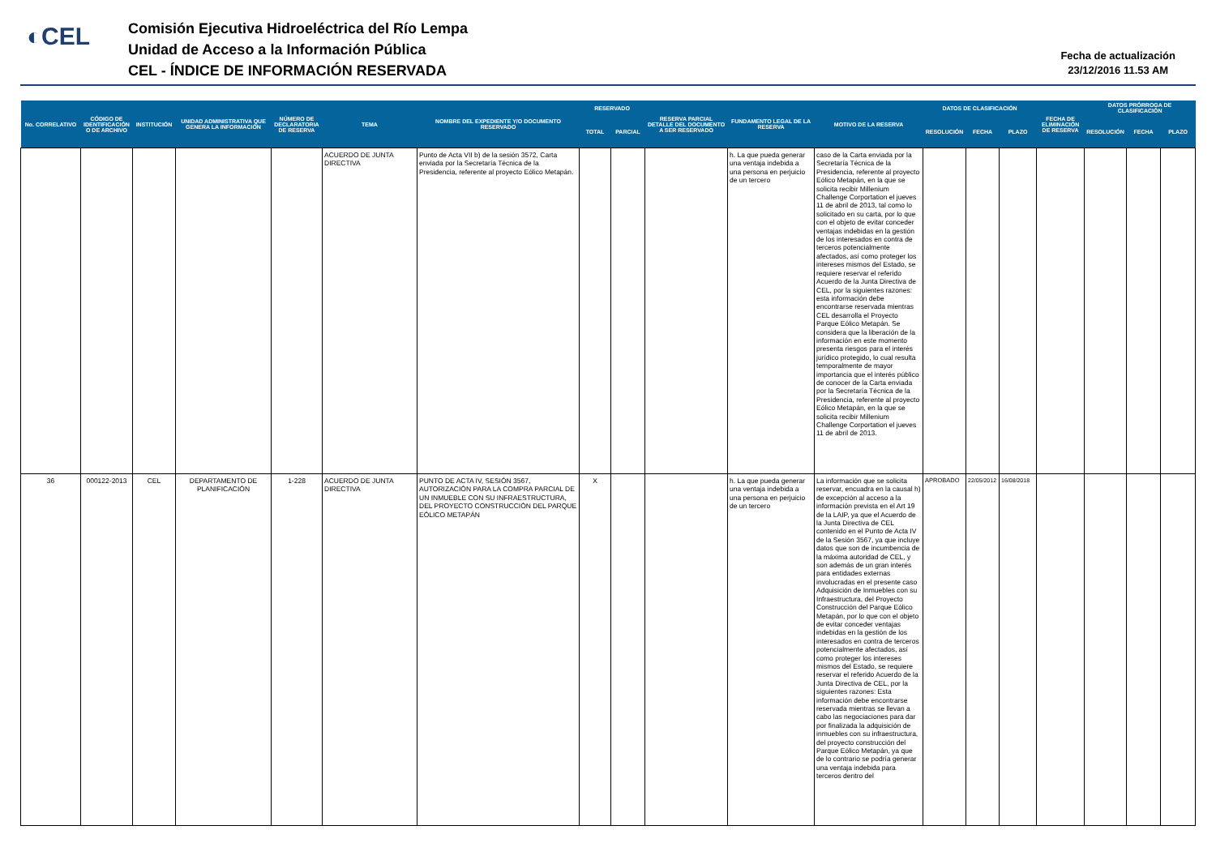◐CEL
Comisión Ejecutiva Hidroeléctrica del Río Lempa
Unidad de Acceso a la Información Pública
CEL - ÍNDICE DE INFORMACIÓN RESERVADA
Fecha de actualización
23/12/2016 11.53 AM
| No. CORRELATIVO | CÓDIGO DE IDENTIFICACIÓN O DE ARCHIVO | INSTITUCIÓN | UNIDAD ADMINISTRATIVA QUE GENERA LA INFORMACIÓN | NÚMERO DE DECLARATORIA DE RESERVA | TEMA | NOMBRE DEL EXPEDIENTE Y/O DOCUMENTO RESERVADO | RESERVADO | | RESERVA PARCIAL DETALLE DEL DOCUMENTO A SER RESERVADO | FUNDAMENTO LEGAL DE LA RESERVA | MOTIVO DE LA RESERVA | DATOS DE CLASIFICACIÓN | | | FECHA DE ELIMINACIÓN DE RESERVA | DATOS PRÓRROGA DE CLASIFICACIÓN | | |
| --- | --- | --- | --- | --- | --- | --- | --- | --- | --- | --- | --- | --- | --- | --- | --- | --- | --- | --- |
| | | | | | | | TOTAL | PARCIAL | | | | RESOLUCIÓN | FECHA | PLAZO | | RESOLUCIÓN | FECHA | PLAZO |
| | | | | | ACUERDO DE JUNTA DIRECTIVA | Punto de Acta VII b) de la sesión 3572, Carta enviada por la Secretaría Técnica de la Presidencia, referente al proyecto Eólico Metapán. | | | | h. La que pueda generar una ventaja indebida a una persona en perjuicio de un tercero | caso de la Carta enviada por la Secretaría Técnica de la Presidencia, referente al proyecto Eólico Metapán, en la que se solicita recibir Millenium Challenge Corportation el jueves 11 de abril de 2013, tal como lo solicitado en su carta, por lo que con el objeto de evitar conceder ventajas indebidas en la gestión de los interesados en contra de terceros potencialmente afectados, así como proteger los intereses mismos del Estado, se requiere reservar el referido Acuerdo de la Junta Directiva de CEL, por la siguientes razones: esta información debe encontrarse reservada mientras CEL desarrolla el Proyecto Parque Eólico Metapán. Se considera que la liberación de la información en este momento presenta riesgos para el interés jurídico protegido, lo cual resulta temporalmente de mayor importancia que el interés público de conocer de la Carta enviada por la Secretaría Técnica de la Presidencia, referente al proyecto Eólico Metapán, en la que se solicita recibir Millenium Challenge Corportation el jueves 11 de abril de 2013. | | | | | | | |
| 36 | 000122-2013 | CEL | DEPARTAMENTO DE PLANIFICACIÓN | 1-228 | ACUERDO DE JUNTA DIRECTIVA | PUNTO DE ACTA IV, SESIÓN 3567, AUTORIZACIÓN PARA LA COMPRA PARCIAL DE UN INMUEBLE CON SU INFRAESTRUCTURA, DEL PROYECTO CONSTRUCCIÓN DEL PARQUE EÓLICO METAPÁN | X | | | h. La que pueda generar una ventaja indebida a una persona en perjuicio de un tercero | La información que se solicita reservar, encuadra en la causal h) de excepción al acceso a la información prevista en el Art 19 de la LAIP, ya que el Acuerdo de la Junta Directiva de CEL contenido en el Punto de Acta IV de la Sesión 3567, ya que incluye datos que son de incumbencia de la máxima autoridad de CEL, y son además de un gran interés para entidades externas involucradas en el presente caso Adquisición de Inmuebles con su Infraestructura, del Proyecto Construcción del Parque Eólico Metapán, por lo que con el objeto de evitar conceder ventajas indebidas en la gestión de los interesados en contra de terceros potencialmente afectados, así como proteger los intereses mismos del Estado, se requiere reservar el referido Acuerdo de la Junta Directiva de CEL, por la siguientes razones: Esta información debe encontrarse reservada mientras se llevan a cabo las negociaciones para dar por finalizada la adquisición de inmuebles con su infraestructura, del proyecto construcción del Parque Eólico Metapán, ya que de lo contrario se podría generar una ventaja indebida para terceros dentro del | APROBADO | 22/05/2012 | 16/08/2018 | | | | |